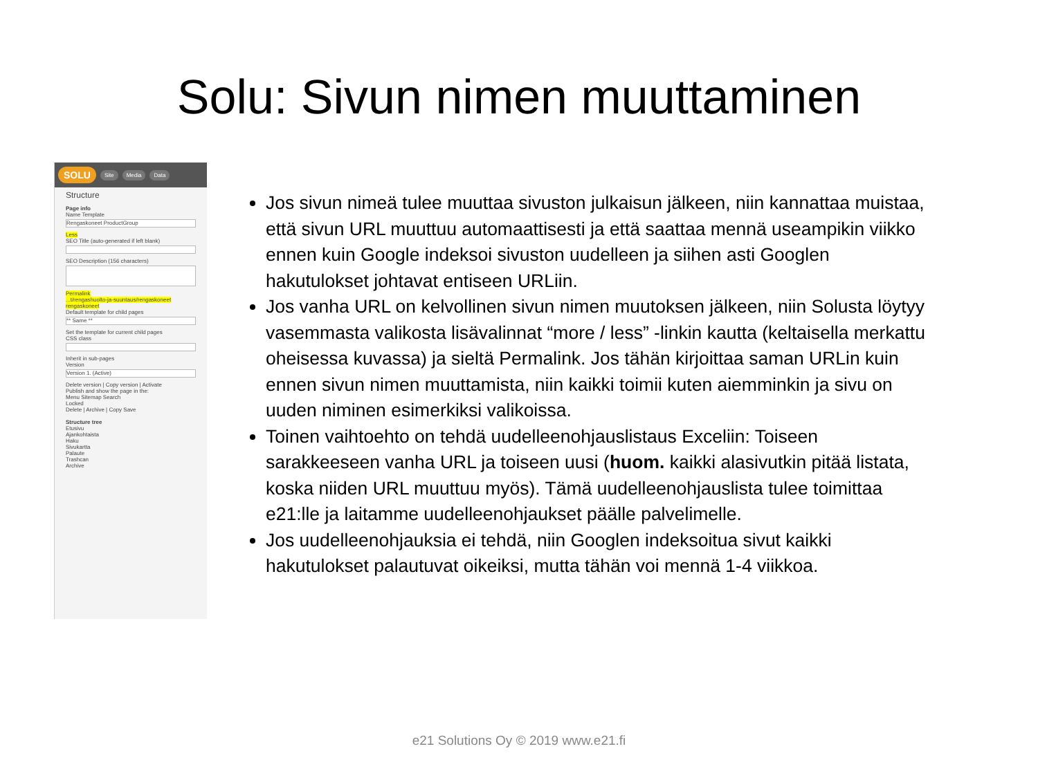Solu: Sivun nimen muuttaminen
SOLU Site Media Data
Structure
Page info
Name Template
Rengaskoneet ProductGroup
Less
SEO Title (auto-generated if left blank)
SEO Description (156 characters)
Permalink
...t/rengashuolto-ja-suuntaus/rengaskoneet
rengaskoneet
Default template for child pages
** Same **
Set the template for current child pages
CSS class
Inherit in sub-pages
Version
Version 1. (Active)
Delete version | Copy version | Activate
Publish and show the page in the:
Menu Sitemap Search
Locked
Delete | Archive | Copy Save
Structure tree
Etusivu
Ajankohtaista
Haku
Sivukartta
Palaute
Trashcan
Archive
Jos sivun nimeä tulee muuttaa sivuston julkaisun jälkeen, niin kannattaa muistaa, että sivun URL muuttuu automaattisesti ja että saattaa mennä useampikin viikko ennen kuin Google indeksoi sivuston uudelleen ja siihen asti Googlen hakutulokset johtavat entiseen URLiin.
Jos vanha URL on kelvollinen sivun nimen muutoksen jälkeen, niin Solusta löytyy vasemmasta valikosta lisävalinnat “more / less” -linkin kautta (keltaisella merkattu oheisessa kuvassa) ja sieltä Permalink. Jos tähän kirjoittaa saman URLin kuin ennen sivun nimen muuttamista, niin kaikki toimii kuten aiemminkin ja sivu on uuden niminen esimerkiksi valikoissa.
Toinen vaihtoehto on tehdä uudelleenohjauslistaus Exceliin: Toiseen sarakkeeseen vanha URL ja toiseen uusi (huom. kaikki alasivutkin pitää listata, koska niiden URL muuttuu myös). Tämä uudelleenohjauslista tulee toimittaa e21:lle ja laitamme uudelleenohjaukset päälle palvelimelle.
Jos uudelleenohjauksia ei tehdä, niin Googlen indeksoitua sivut kaikki hakutulokset palautuvat oikeiksi, mutta tähän voi mennä 1-4 viikkoa.
e21 Solutions Oy © 2019 www.e21.fi